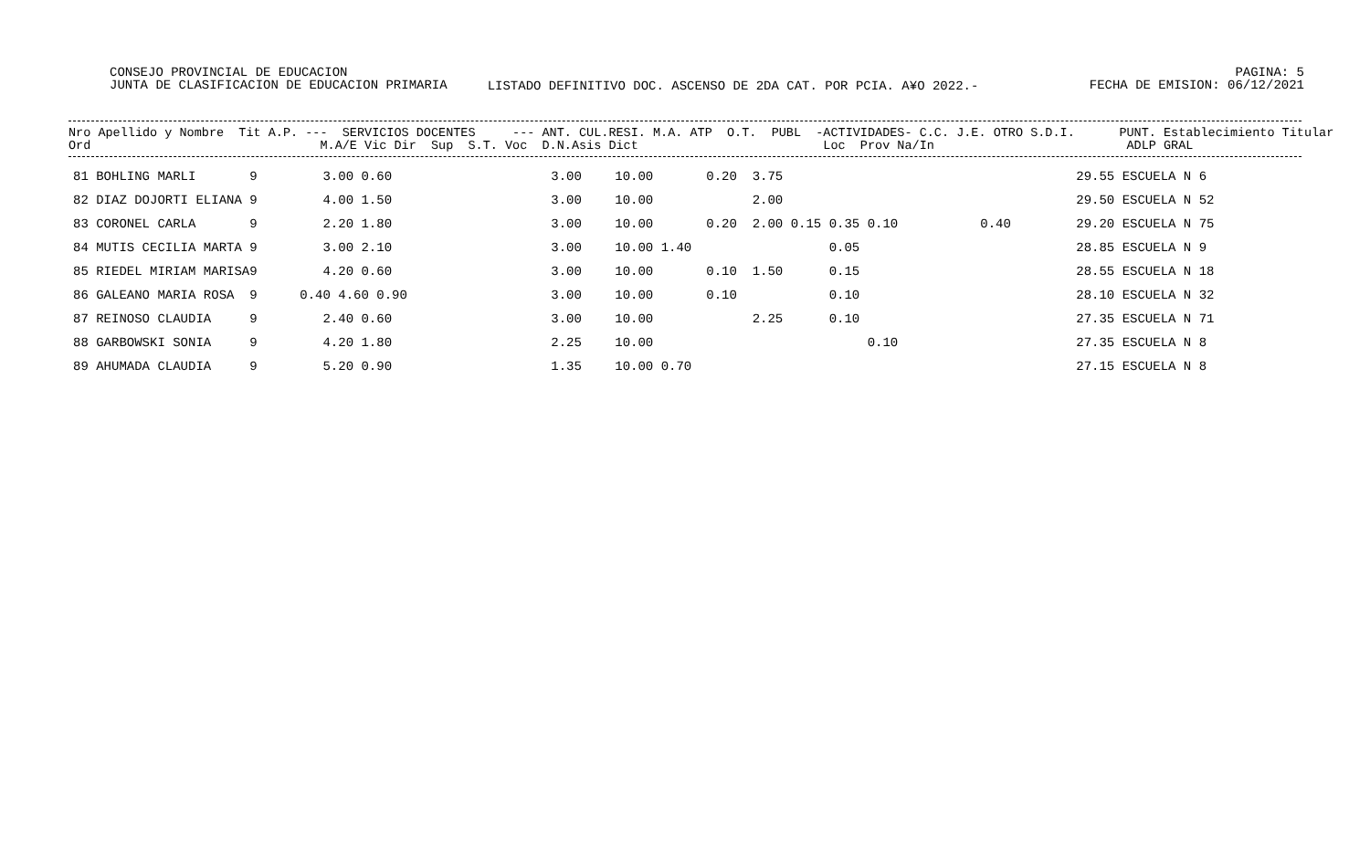CONSEJO PROVINCIAL DE EDUCACION
JUNTA DE CLASIFICACION DE EDUCACION PRIMARIA
PAGINA: 5
FECHA DE EMISION: 06/12/2021
LISTADO DEFINITIVO DOC. ASCENSO DE 2DA CAT. POR PCIA. A¥O 2022.-
Nro Apellido y Nombre Tit A.P. --- SERVICIOS DOCENTES --- ANT. CUL.RESI. M.A. ATP O.T. PUBL -ACTIVIDADES- C.C. J.E. OTRO S.D.I. PUNT. Establecimiento Titular Ord M.A/E Vic Dir Sup S.T. Voc D.N.Asis Dict Loc Prov Na/In ADLP GRAL
| 81 BOHLING MARLI | 9 | 3.00 0.60 | 3.00 | 10.00 | 0.20 3.75 | | 29.55 ESCUELA N 6 |
| 82 DIAZ DOJORTI ELIANA | 9 | 4.00 1.50 | 3.00 | 10.00 | 2.00 | | 29.50 ESCUELA N 52 |
| 83 CORONEL CARLA | 9 | 2.20 1.80 | 3.00 | 10.00 | 0.20 2.00 0.15 0.35 0.10 | 0.40 | 29.20 ESCUELA N 75 |
| 84 MUTIS CECILIA MARTA | 9 | 3.00 2.10 | 3.00 | 10.00 1.40 | 0.05 | | 28.85 ESCUELA N 9 |
| 85 RIEDEL MIRIAM MARISA | 9 | 4.20 0.60 | 3.00 | 10.00 | 0.10 1.50 0.15 | | 28.55 ESCUELA N 18 |
| 86 GALEANO MARIA ROSA | 9 | 0.40 4.60 0.90 | 3.00 | 10.00 | 0.10 0.10 | | 28.10 ESCUELA N 32 |
| 87 REINOSO CLAUDIA | 9 | 2.40 0.60 | 3.00 | 10.00 | 2.25 0.10 | | 27.35 ESCUELA N 71 |
| 88 GARBOWSKI SONIA | 9 | 4.20 1.80 | 2.25 | 10.00 | 0.10 | | 27.35 ESCUELA N 8 |
| 89 AHUMADA CLAUDIA | 9 | 5.20 0.90 | 1.35 | 10.00 0.70 | | | 27.15 ESCUELA N 8 |